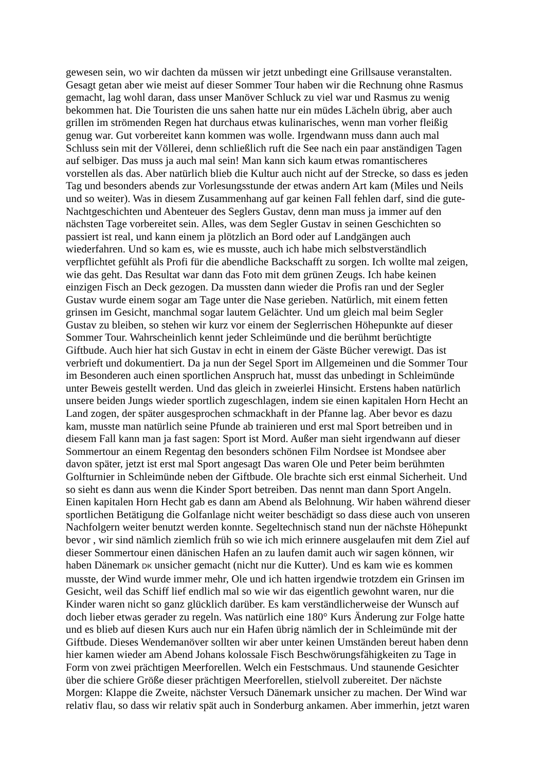gewesen sein, wo wir dachten da müssen wir jetzt unbedingt eine Grillsause veranstalten.
Gesagt getan aber wie meist auf dieser Sommer Tour haben wir die Rechnung ohne Rasmus
gemacht, lag wohl daran, dass unser Manöver Schluck zu viel war und Rasmus zu wenig
bekommen hat. Die Touristen die uns sahen hatte nur ein müdes Lächeln übrig, aber auch
grillen im strömenden Regen hat durchaus etwas kulinarisches, wenn man vorher fleißig
genug war. Gut vorbereitet kann kommen was wolle. Irgendwann muss dann auch mal
Schluss sein mit der Völlerei, denn schließlich ruft die See nach ein paar anständigen Tagen
auf selbiger. Das muss ja auch mal sein! Man kann sich kaum etwas romantischeres
vorstellen als das. Aber natürlich blieb die Kultur auch nicht auf der Strecke, so dass es jeden
Tag und besonders abends zur Vorlesungsstunde der etwas andern Art kam (Miles und Neils
und so weiter). Was in diesem Zusammenhang auf gar keinen Fall fehlen darf, sind die gute-
Nachtgeschichten und Abenteuer des Seglers Gustav, denn man muss ja immer auf den
nächsten Tage vorbereitet sein. Alles, was dem Segler Gustav in seinen Geschichten so
passiert ist real, und kann einem ja plötzlich an Bord oder auf Landgängen auch
wiederfahren. Und so kam es, wie es musste, auch ich habe mich selbstverständlich
verpflichtet gefühlt als Profi für die abendliche Backschafft zu sorgen. Ich wollte mal zeigen,
wie das geht. Das Resultat war dann das Foto mit dem grünen Zeugs. Ich habe keinen
einzigen Fisch an Deck gezogen. Da mussten dann wieder die Profis ran und der Segler
Gustav wurde einem sogar am Tage unter die Nase gerieben. Natürlich, mit einem fetten
grinsen im Gesicht, manchmal sogar lautem Gelächter. Und um gleich mal beim Segler
Gustav zu bleiben, so stehen wir kurz vor einem der Seglerrischen Höhepunkte auf dieser
Sommer Tour. Wahrscheinlich kennt jeder Schleimünde und die berühmt berüchtigte
Giftbude. Auch hier hat sich Gustav in echt in einem der Gäste Bücher verewigt. Das ist
verbrieft und dokumentiert. Da ja nun der Segel Sport im Allgemeinen und die Sommer Tour
im Besonderen auch einen sportlichen Anspruch hat, musst das unbedingt in Schleimünde
unter Beweis gestellt werden. Und das gleich in zweierlei Hinsicht. Erstens haben natürlich
unsere beiden Jungs wieder sportlich zugeschlagen, indem sie einen kapitalen Horn Hecht an
Land zogen, der später ausgesprochen schmackhaft in der Pfanne lag. Aber bevor es dazu
kam, musste man natürlich seine Pfunde ab trainieren und erst mal Sport betreiben und in
diesem Fall kann man ja fast sagen: Sport ist Mord. Außer man sieht irgendwann auf dieser
Sommertour an einem Regentag den besonders schönen Film Nordsee ist Mondsee aber
davon später, jetzt ist erst mal Sport angesagt Das waren Ole und Peter beim berühmten
Golfturnier in Schleimünde neben der Giftbude. Ole brachte sich erst einmal Sicherheit. Und
so sieht es dann aus wenn die Kinder Sport betreiben. Das nennt man dann Sport Angeln.
Einen kapitalen Horn Hecht gab es dann am Abend als Belohnung. Wir haben während dieser
sportlichen Betätigung die Golfanlage nicht weiter beschädigt so dass diese auch von unseren
Nachfolgern weiter benutzt werden konnte. Segeltechnisch stand nun der nächste Höhepunkt
bevor , wir sind nämlich ziemlich früh so wie ich mich erinnere ausgelaufen mit dem Ziel auf
dieser Sommertour einen dänischen Hafen an zu laufen damit auch wir sagen können, wir
haben Dänemark DK unsicher gemacht (nicht nur die Kutter). Und es kam wie es kommen
musste, der Wind wurde immer mehr, Ole und ich hatten irgendwie trotzdem ein Grinsen im
Gesicht, weil das Schiff lief endlich mal so wie wir das eigentlich gewohnt waren, nur die
Kinder waren nicht so ganz glücklich darüber. Es kam verständlicherweise der Wunsch auf
doch lieber etwas gerader zu regeln. Was natürlich eine 180° Kurs Änderung zur Folge hatte
und es blieb auf diesen Kurs auch nur ein Hafen übrig nämlich der in Schleimünde mit der
Giftbude. Dieses Wendemanöver sollten wir aber unter keinen Umständen bereut haben denn
hier kamen wieder am Abend Johans kolossale Fisch Beschwörungsfähigkeiten zu Tage in
Form von zwei prächtigen Meerforellen. Welch ein Festschmaus. Und staunende Gesichter
über die schiere Größe dieser prächtigen Meerforellen, stielvoll zubereitet. Der nächste
Morgen: Klappe die Zweite, nächster Versuch Dänemark unsicher zu machen. Der Wind war
relativ flau, so dass wir relativ spät auch in Sonderburg ankamen. Aber immerhin, jetzt waren